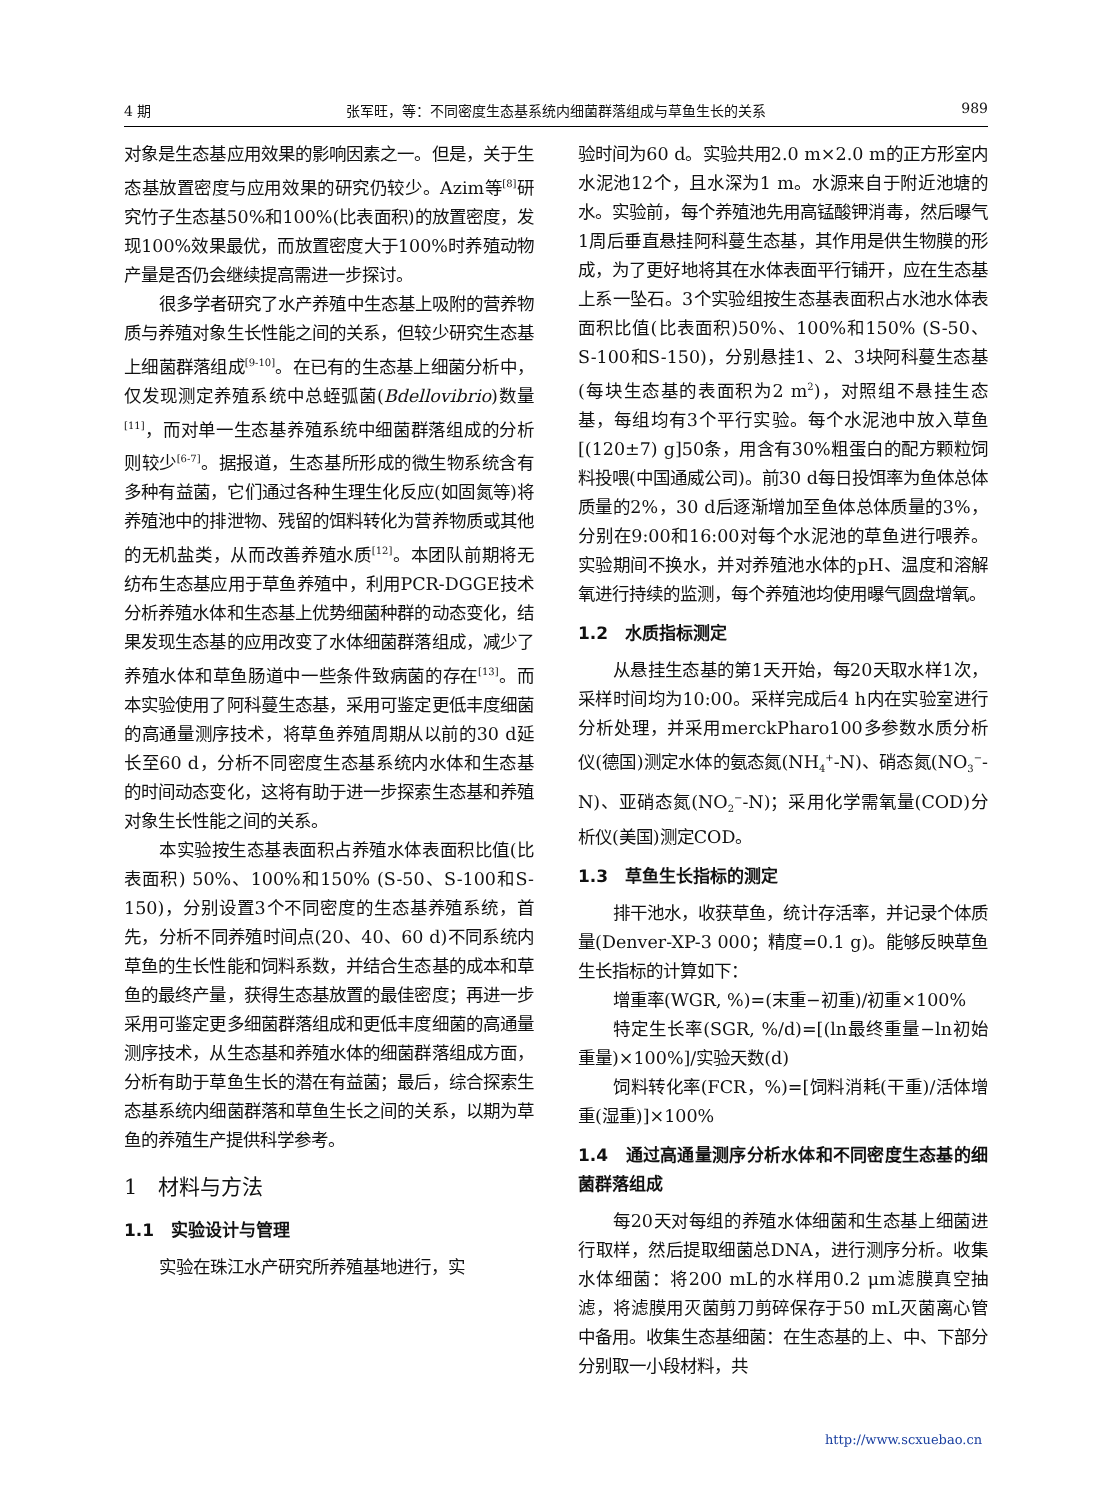4 期 张军旺，等：不同密度生态基系统内细菌群落组成与草鱼生长的关系 989
对象是生态基应用效果的影响因素之一。但是，关于生态基放置密度与应用效果的研究仍较少。Azim等<sup>[8]</sup>研究竹子生态基50%和100%(比表面积)的放置密度，发现100%效果最优，而放置密度大于100%时养殖动物产量是否仍会继续提高需进一步探讨。
很多学者研究了水产养殖中生态基上吸附的营养物质与养殖对象生长性能之间的关系，但较少研究生态基上细菌群落组成<sup>[9-10]</sup>。在已有的生态基上细菌分析中，仅发现测定养殖系统中总蛭弧菌(Bdellovibrio)数量<sup>[11]</sup>，而对单一生态基养殖系统中细菌群落组成的分析则较少<sup>[6-7]</sup>。据报道，生态基所形成的微生物系统含有多种有益菌，它们通过各种生理生化反应(如固氮等)将养殖池中的排泄物、残留的饵料转化为营养物质或其他的无机盐类，从而改善养殖水质<sup>[12]</sup>。本团队前期将无纺布生态基应用于草鱼养殖中，利用PCR-DGGE技术分析养殖水体和生态基上优势细菌种群的动态变化，结果发现生态基的应用改变了水体细菌群落组成，减少了养殖水体和草鱼肠道中一些条件致病菌的存在<sup>[13]</sup>。而本实验使用了阿科蔓生态基，采用可鉴定更低丰度细菌的高通量测序技术，将草鱼养殖周期从以前的30 d延长至60 d，分析不同密度生态基系统内水体和生态基的时间动态变化，这将有助于进一步探索生态基和养殖对象生长性能之间的关系。
本实验按生态基表面积占养殖水体表面积比值(比表面积) 50%、100%和150% (S-50、S-100和S-150)，分别设置3个不同密度的生态基养殖系统，首先，分析不同养殖时间点(20、40、60 d)不同系统内草鱼的生长性能和饲料系数，并结合生态基的成本和草鱼的最终产量，获得生态基放置的最佳密度；再进一步采用可鉴定更多细菌群落组成和更低丰度细菌的高通量测序技术，从生态基和养殖水体的细菌群落组成方面，分析有助于草鱼生长的潜在有益菌；最后，综合探索生态基系统内细菌群落和草鱼生长之间的关系，以期为草鱼的养殖生产提供科学参考。
1　材料与方法
1.1　实验设计与管理
实验在珠江水产研究所养殖基地进行，实
验时间为60 d。实验共用2.0 m×2.0 m的正方形室内水泥池12个，且水深为1 m。水源来自于附近池塘的水。实验前，每个养殖池先用高锰酸钾消毒，然后曝气1周后垂直悬挂阿科蔓生态基，其作用是供生物膜的形成，为了更好地将其在水体表面平行铺开，应在生态基上系一坠石。3个实验组按生态基表面积占水池水体表面积比值(比表面积)50%、100%和150% (S-50、S-100和S-150)，分别悬挂1、2、3块阿科蔓生态基(每块生态基的表面积为2 m<sup>2</sup>)，对照组不悬挂生态基，每组均有3个平行实验。每个水泥池中放入草鱼[(120±7) g]50条，用含有30%粗蛋白的配方颗粒饲料投喂(中国通威公司)。前30 d每日投饵率为鱼体总体质量的2%，30 d后逐渐增加至鱼体总体质量的3%，分别在9:00和16:00对每个水泥池的草鱼进行喂养。实验期间不换水，并对养殖池水体的pH、温度和溶解氧进行持续的监测，每个养殖池均使用曝气圆盘增氧。
1.2　水质指标测定
从悬挂生态基的第1天开始，每20天取水样1次，采样时间均为10:00。采样完成后4 h内在实验室进行分析处理，并采用merckPharo100多参数水质分析仪(德国)测定水体的氨态氮(NH<sub>4</sub><sup>+</sup>-N)、硝态氮(NO<sub>3</sub><sup>−</sup>-N)、亚硝态氮(NO<sub>2</sub><sup>−</sup>-N)；采用化学需氧量(COD)分析仪(美国)测定COD。
1.3　草鱼生长指标的测定
排干池水，收获草鱼，统计存活率，并记录个体质量(Denver-XP-3 000；精度=0.1 g)。能够反映草鱼生长指标的计算如下：
增重率(WGR, %)=(末重−初重)/初重×100%
特定生长率(SGR, %/d)=[(ln最终重量−ln初始重量)×100%]/实验天数(d)
饲料转化率(FCR，%)=[饲料消耗(干重)/活体增重(湿重)]×100%
1.4　通过高通量测序分析水体和不同密度生态基的细菌群落组成
每20天对每组的养殖水体细菌和生态基上细菌进行取样，然后提取细菌总DNA，进行测序分析。收集水体细菌：将200 mL的水样用0.2 μm滤膜真空抽滤，将滤膜用灭菌剪刀剪碎保存于50 mL灭菌离心管中备用。收集生态基细菌：在生态基的上、中、下部分分别取一小段材料，共
http://www.scxuebao.cn